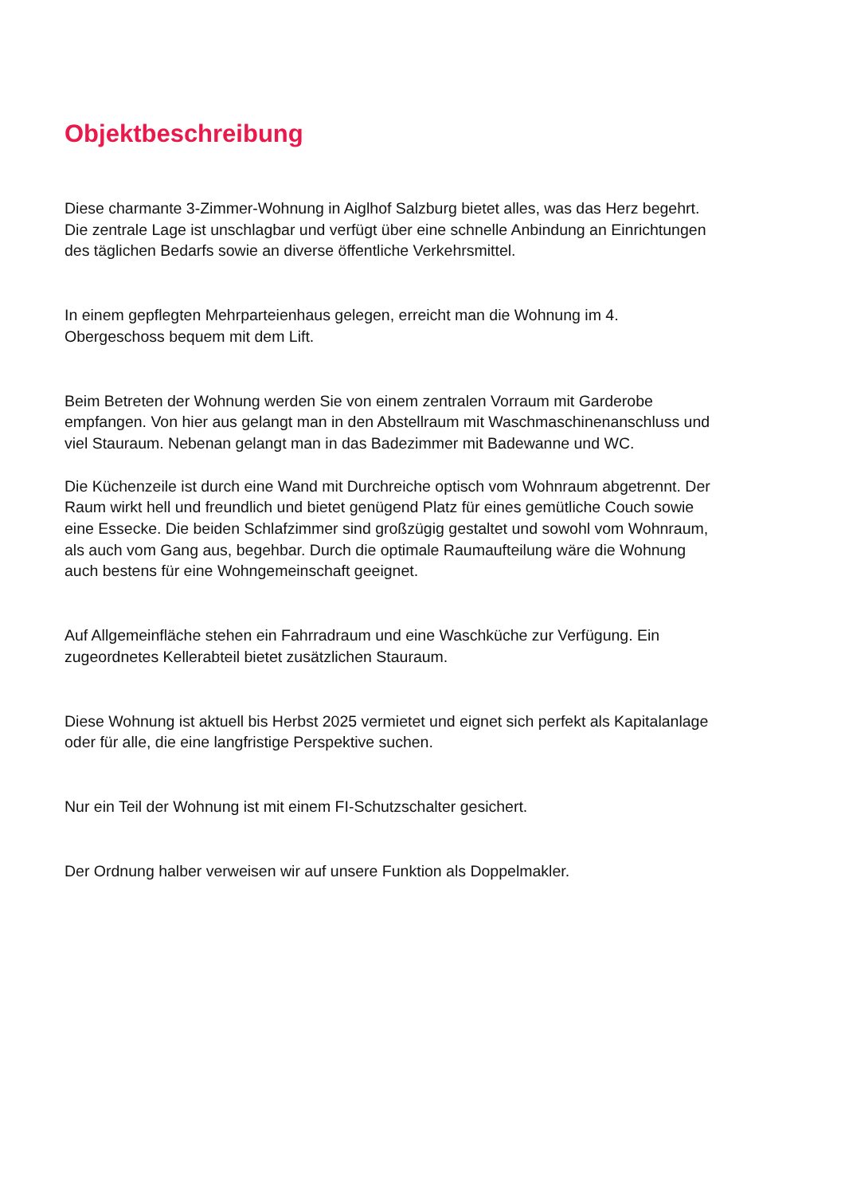Objektbeschreibung
Diese charmante 3-Zimmer-Wohnung in Aiglhof Salzburg bietet alles, was das Herz begehrt.
Die zentrale Lage ist unschlagbar und verfügt über eine schnelle Anbindung an Einrichtungen
des täglichen Bedarfs sowie an diverse öffentliche Verkehrsmittel.
In einem gepflegten Mehrparteienhaus gelegen, erreicht man die Wohnung im 4.
Obergeschoss bequem mit dem Lift.
Beim Betreten der Wohnung werden Sie von einem zentralen Vorraum mit Garderobe
empfangen. Von hier aus gelangt man in den Abstellraum mit Waschmaschinenanschluss und
viel Stauraum. Nebenan gelangt man in das Badezimmer mit Badewanne und WC.
Die Küchenzeile ist durch eine Wand mit Durchreiche optisch vom Wohnraum abgetrennt. Der
Raum wirkt hell und freundlich und bietet genügend Platz für eines gemütliche Couch sowie
eine Essecke. Die beiden Schlafzimmer sind großzügig gestaltet und sowohl vom Wohnraum,
als auch vom Gang aus, begehbar. Durch die optimale Raumaufteilung wäre die Wohnung
auch bestens für eine Wohngemeinschaft geeignet.
Auf Allgemeinfläche stehen ein Fahrradraum und eine Waschküche zur Verfügung. Ein
zugeordnetes Kellerabteil bietet zusätzlichen Stauraum.
Diese Wohnung ist aktuell bis Herbst 2025 vermietet und eignet sich perfekt als Kapitalanlage
oder für alle, die eine langfristige Perspektive suchen.
Nur ein Teil der Wohnung ist mit einem FI-Schutzschalter gesichert.
Der Ordnung halber verweisen wir auf unsere Funktion als Doppelmakler.